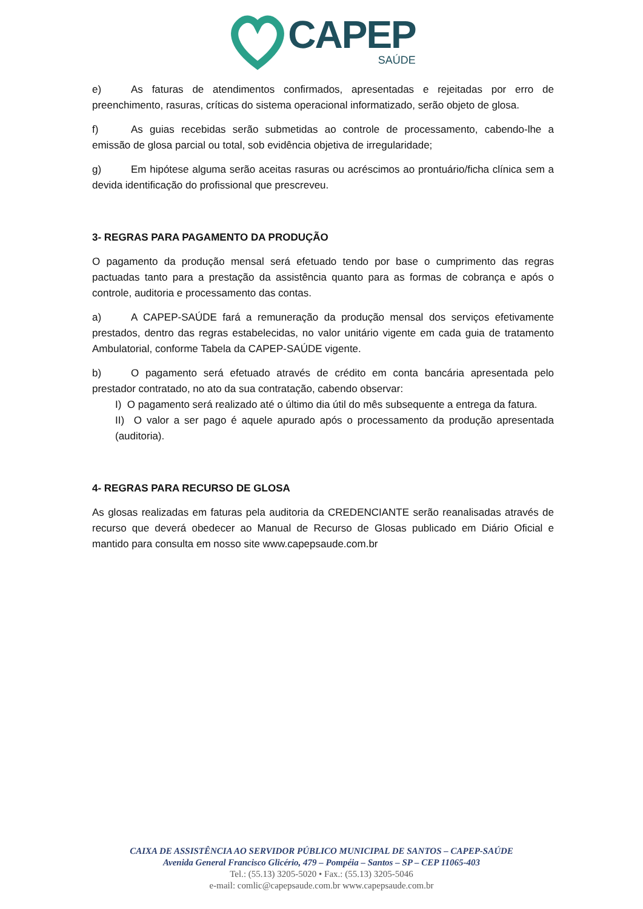CAPEP
SAÚDE
e) As faturas de atendimentos confirmados, apresentadas e rejeitadas por erro de preenchimento, rasuras, críticas do sistema operacional informatizado, serão objeto de glosa.
f) As guias recebidas serão submetidas ao controle de processamento, cabendo-lhe a emissão de glosa parcial ou total, sob evidência objetiva de irregularidade;
g) Em hipótese alguma serão aceitas rasuras ou acréscimos ao prontuário/ficha clínica sem a devida identificação do profissional que prescreveu.
3- REGRAS PARA PAGAMENTO DA PRODUÇÃO
O pagamento da produção mensal será efetuado tendo por base o cumprimento das regras pactuadas tanto para a prestação da assistência quanto para as formas de cobrança e após o controle, auditoria e processamento das contas.
a) A CAPEP-SAÚDE fará a remuneração da produção mensal dos serviços efetivamente prestados, dentro das regras estabelecidas, no valor unitário vigente em cada guia de tratamento Ambulatorial, conforme Tabela da CAPEP-SAÚDE vigente.
b) O pagamento será efetuado através de crédito em conta bancária apresentada pelo prestador contratado, no ato da sua contratação, cabendo observar:
I) O pagamento será realizado até o último dia útil do mês subsequente a entrega da fatura.
II) O valor a ser pago é aquele apurado após o processamento da produção apresentada (auditoria).
4- REGRAS PARA RECURSO DE GLOSA
As glosas realizadas em faturas pela auditoria da CREDENCIANTE serão reanalisadas através de recurso que deverá obedecer ao Manual de Recurso de Glosas publicado em Diário Oficial e mantido para consulta em nosso site www.capepsaude.com.br
CAIXA DE ASSISTÊNCIA AO SERVIDOR PÚBLICO MUNICIPAL DE SANTOS – CAPEP-SAÚDE
Avenida General Francisco Glicério, 479 – Pompéia – Santos – SP – CEP 11065-403
Tel.: (55.13) 3205-5020 • Fax.: (55.13) 3205-5046
e-mail: comlic@capepsaude.com.br www.capepsaude.com.br